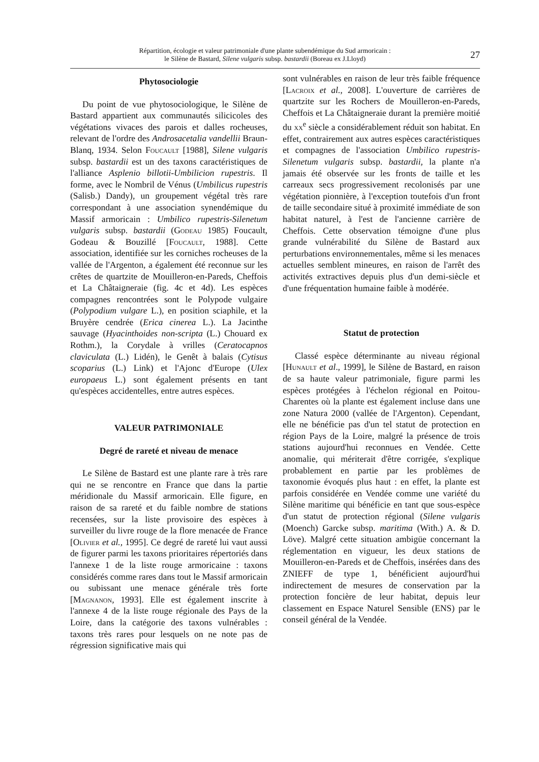Répartition, écologie et valeur patrimoniale d'une plante subendémique du Sud armoricain :
le Silène de Bastard, Silene vulgaris subsp. bastardii (Boreau ex J.Lloyd)
27
Phytosociologie
Du point de vue phytosociologique, le Silène de Bastard appartient aux communautés silicicoles des végétations vivaces des parois et dalles rocheuses, relevant de l'ordre des Androsacetalia vandellii Braun-Blanq, 1934. Selon Foucault [1988], Silene vulgaris subsp. bastardii est un des taxons caractéristiques de l'alliance Asplenio billotii-Umbilicion rupestris. Il forme, avec le Nombril de Vénus (Umbilicus rupestris (Salisb.) Dandy), un groupement végétal très rare correspondant à une association synendémique du Massif armoricain : Umbilico rupestris-Silenetum vulgaris subsp. bastardii (Godeau 1985) Foucault, Godeau & Bouzillé [Foucault, 1988]. Cette association, identifiée sur les corniches rocheuses de la vallée de l'Argenton, a également été reconnue sur les crêtes de quartzite de Mouilleron-en-Pareds, Cheffois et La Châtaigneraie (fig. 4c et 4d). Les espèces compagnes rencontrées sont le Polypode vulgaire (Polypodium vulgare L.), en position sciaphile, et la Bruyère cendrée (Erica cinerea L.). La Jacinthe sauvage (Hyacinthoides non-scripta (L.) Chouard ex Rothm.), la Corydale à vrilles (Ceratocapnos claviculata (L.) Lidén), le Genêt à balais (Cytisus scoparius (L.) Link) et l'Ajonc d'Europe (Ulex europaeus L.) sont également présents en tant qu'espèces accidentelles, entre autres espèces.
VALEUR PATRIMONIALE
Degré de rareté et niveau de menace
Le Silène de Bastard est une plante rare à très rare qui ne se rencontre en France que dans la partie méridionale du Massif armoricain. Elle figure, en raison de sa rareté et du faible nombre de stations recensées, sur la liste provisoire des espèces à surveiller du livre rouge de la flore menacée de France [Olivier et al., 1995]. Ce degré de rareté lui vaut aussi de figurer parmi les taxons prioritaires répertoriés dans l'annexe 1 de la liste rouge armoricaine : taxons considérés comme rares dans tout le Massif armoricain ou subissant une menace générale très forte [Magnanon, 1993]. Elle est également inscrite à l'annexe 4 de la liste rouge régionale des Pays de la Loire, dans la catégorie des taxons vulnérables : taxons très rares pour lesquels on ne note pas de régression significative mais qui
sont vulnérables en raison de leur très faible fréquence [Lacroix et al., 2008]. L'ouverture de carrières de quartzite sur les Rochers de Mouilleron-en-Pareds, Cheffois et La Châtaigneraie durant la première moitié du xx<sup>e</sup> siècle a considérablement réduit son habitat. En effet, contrairement aux autres espèces caractéristiques et compagnes de l'association Umbilico rupestris-Silenetum vulgaris subsp. bastardii, la plante n'a jamais été observée sur les fronts de taille et les carreaux secs progressivement recolonisés par une végétation pionnière, à l'exception toutefois d'un front de taille secondaire situé à proximité immédiate de son habitat naturel, à l'est de l'ancienne carrière de Cheffois. Cette observation témoigne d'une plus grande vulnérabilité du Silène de Bastard aux perturbations environnementales, même si les menaces actuelles semblent mineures, en raison de l'arrêt des activités extractives depuis plus d'un demi-siècle et d'une fréquentation humaine faible à modérée.
Statut de protection
Classé espèce déterminante au niveau régional [Hunault et al., 1999], le Silène de Bastard, en raison de sa haute valeur patrimoniale, figure parmi les espèces protégées à l'échelon régional en Poitou-Charentes où la plante est également incluse dans une zone Natura 2000 (vallée de l'Argenton). Cependant, elle ne bénéficie pas d'un tel statut de protection en région Pays de la Loire, malgré la présence de trois stations aujourd'hui reconnues en Vendée. Cette anomalie, qui mériterait d'être corrigée, s'explique probablement en partie par les problèmes de taxonomie évoqués plus haut : en effet, la plante est parfois considérée en Vendée comme une variété du Silène maritime qui bénéficie en tant que sous-espèce d'un statut de protection régional (Silene vulgaris (Moench) Garcke subsp. maritima (With.) A. & D. Löve). Malgré cette situation ambigüe concernant la réglementation en vigueur, les deux stations de Mouilleron-en-Pareds et de Cheffois, insérées dans des ZNIEFF de type 1, bénéficient aujourd'hui indirectement de mesures de conservation par la protection foncière de leur habitat, depuis leur classement en Espace Naturel Sensible (ENS) par le conseil général de la Vendée.